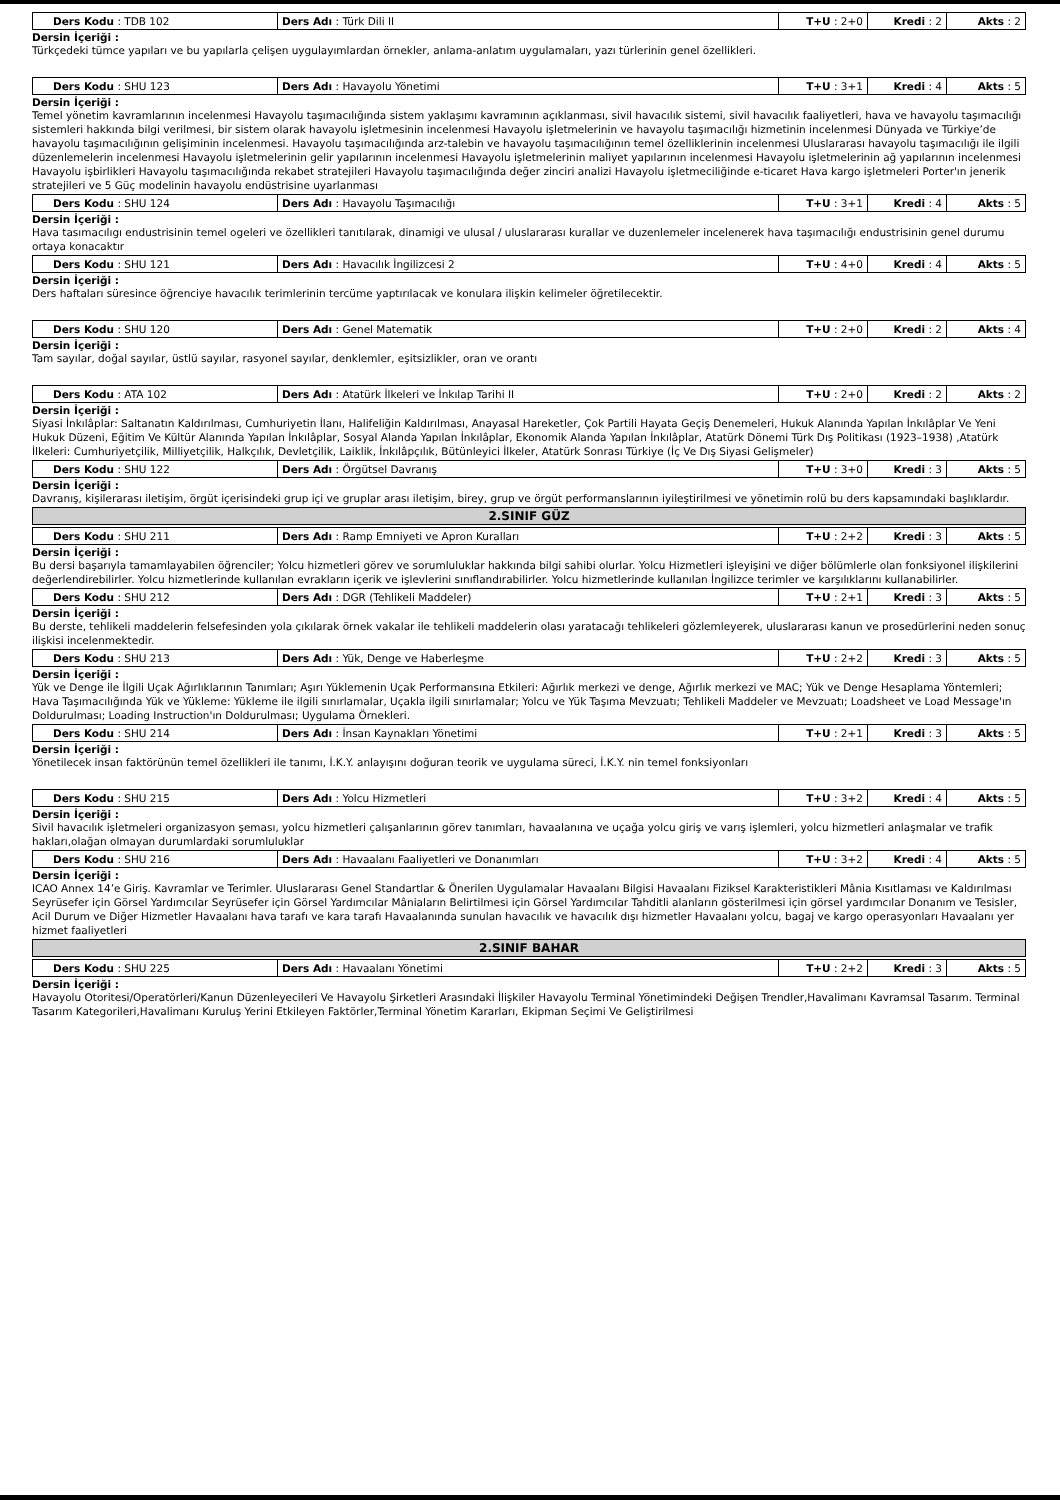| Ders Kodu : TDB 102 | Ders Adı : Türk Dili II | T+U : 2+0 | Kredi : 2 | Akts : 2 |
Dersin İçeriği :
Türkçedeki tümce yapıları ve bu yapılarla çelişen uygulayımlardan örnekler, anlama-anlatım uygulamaları, yazı türlerinin genel özellikleri.
| Ders Kodu : SHU 123 | Ders Adı : Havayolu Yönetimi | T+U : 3+1 | Kredi : 4 | Akts : 5 |
Dersin İçeriği :
Temel yönetim kavramlarının incelenmesi Havayolu taşımacılığında sistem yaklaşımı kavramının açıklanması, sivil havacılık sistemi, sivil havacılık faaliyetleri, hava ve havayolu taşımacılığı sistemleri hakkında bilgi verilmesi, bir sistem olarak havayolu işletmesinin incelenmesi Havayolu işletmelerinin ve havayolu taşımacılığı hizmetinin incelenmesi Dünyada ve Türkiye’de havayolu taşımacılığının gelişiminin incelenmesi. Havayolu taşımacılığında arz-talebin ve havayolu taşımacılığının temel özelliklerinin incelenmesi Uluslararası havayolu taşımacılığı ile ilgili düzenlemelerin incelenmesi Havayolu işletmelerinin gelir yapılarının incelenmesi Havayolu işletmelerinin maliyet yapılarının incelenmesi Havayolu işletmelerinin ağ yapılarının incelenmesi Havayolu işbirlikleri Havayolu taşımacılığında rekabet stratejileri Havayolu taşımacılığında değer zinciri analizi Havayolu işletmeciliğinde e-ticaret Hava kargo işletmeleri Porter'ın jenerik stratejileri ve 5 Güç modelinin havayolu endüstrisine uyarlanması
| Ders Kodu : SHU 124 | Ders Adı : Havayolu Taşımacılığı | T+U : 3+1 | Kredi : 4 | Akts : 5 |
Dersin İçeriği :
Hava tasımacılıgı endustrisinin temel ogeleri ve özellikleri tanıtılarak, dinamigi ve ulusal / uluslararası kurallar ve duzenlemeler incelenerek hava taşımacılığı endustrisinin genel durumu ortaya konacaktır
| Ders Kodu : SHU 121 | Ders Adı : Havacılık İngilizcesi 2 | T+U : 4+0 | Kredi : 4 | Akts : 5 |
Dersin İçeriği :
Ders haftaları süresince öğrenciye havacılık terimlerinin tercüme yaptırılacak ve konulara ilişkin kelimeler öğretilecektir.
| Ders Kodu : SHU 120 | Ders Adı : Genel Matematik | T+U : 2+0 | Kredi : 2 | Akts : 4 |
Dersin İçeriği :
Tam sayılar, doğal sayılar, üstlü sayılar, rasyonel sayılar, denklemler, eşitsizlikler, oran ve orantı
| Ders Kodu : ATA 102 | Ders Adı : Atatürk İlkeleri ve İnkılap Tarihi II | T+U : 2+0 | Kredi : 2 | Akts : 2 |
Dersin İçeriği :
Siyasi İnkılâplar: Saltanatın Kaldırılması, Cumhuriyetin İlanı, Halifeliğin Kaldırılması, Anayasal Hareketler, Çok Partili Hayata Geçiş Denemeleri, Hukuk Alanında Yapılan İnkılâplar Ve Yeni Hukuk Düzeni, Eğitim Ve Kültür Alanında Yapılan İnkılâplar, Sosyal Alanda Yapılan İnkılâplar, Ekonomik Alanda Yapılan İnkılâplar, Atatürk Dönemi Türk Dış Politikası (1923–1938) ,Atatürk İlkeleri: Cumhuriyetçilik, Milliyetçilik, Halkçılık, Devletçilik, Laiklik, İnkılâpçılık, Bütünleyici İlkeler, Atatürk Sonrası Türkiye (İç Ve Dış Siyasi Gelişmeler)
| Ders Kodu : SHU 122 | Ders Adı : Örgütsel Davranış | T+U : 3+0 | Kredi : 3 | Akts : 5 |
Dersin İçeriği :
Davranış, kişilerarası iletişim, örgüt içerisindeki grup içi ve gruplar arası iletişim, birey, grup ve örgüt performanslarının iyileştirilmesi ve yönetimin rolü bu ders kapsamındaki başlıklardır.
2.SINIF GÜZ
| Ders Kodu : SHU 211 | Ders Adı : Ramp Emniyeti ve Apron Kuralları | T+U : 2+2 | Kredi : 3 | Akts : 5 |
Dersin İçeriği :
Bu dersi başarıyla tamamlayabilen öğrenciler; Yolcu hizmetleri görev ve sorumluluklar hakkında bilgi sahibi olurlar. Yolcu Hizmetleri işleyişini ve diğer bölümlerle olan fonksiyonel ilişkilerini değerlendirebilirler. Yolcu hizmetlerinde kullanılan evrakların içerik ve işlevlerini sınıflandırabilirler. Yolcu hizmetlerinde kullanılan İngilizce terimler ve karşılıklarını kullanabilirler.
| Ders Kodu : SHU 212 | Ders Adı : DGR (Tehlikeli Maddeler) | T+U : 2+1 | Kredi : 3 | Akts : 5 |
Dersin İçeriği :
Bu derste, tehlikeli maddelerin felsefesinden yola çıkılarak örnek vakalar ile tehlikeli maddelerin olası yaratacağı tehlikeleri gözlemleyerek, uluslararası kanun ve prosedürlerini neden sonuç ilişkisi incelenmektedir.
| Ders Kodu : SHU 213 | Ders Adı : Yük, Denge ve Haberleşme | T+U : 2+2 | Kredi : 3 | Akts : 5 |
Dersin İçeriği :
Yük ve Denge ile İlgili Uçak Ağırlıklarının Tanımları; Aşırı Yüklemenin Uçak Performansına Etkileri: Ağırlık merkezi ve denge, Ağırlık merkezi ve MAC; Yük ve Denge Hesaplama Yöntemleri; Hava Taşımacılığında Yük ve Yükleme: Yükleme ile ilgili sınırlamalar, Uçakla ilgili sınırlamalar; Yolcu ve Yük Taşıma Mevzuatı; Tehlikeli Maddeler ve Mevzuatı; Loadsheet ve Load Message'ın Doldurulması; Loading Instruction'ın Doldurulması; Uygulama Örnekleri.
| Ders Kodu : SHU 214 | Ders Adı : İnsan Kaynakları Yönetimi | T+U : 2+1 | Kredi : 3 | Akts : 5 |
Dersin İçeriği :
Yönetilecek insan faktörünün temel özellikleri ile tanımı, İ.K.Y. anlayışını doğuran teorik ve uygulama süreci, İ.K.Y. nin temel fonksiyonları
| Ders Kodu : SHU 215 | Ders Adı : Yolcu Hizmetleri | T+U : 3+2 | Kredi : 4 | Akts : 5 |
Dersin İçeriği :
Sivil havacılık işletmeleri organizasyon şeması, yolcu hizmetleri çalışanlarının görev tanımları, havaalanına ve uçağa yolcu giriş ve varış işlemleri, yolcu hizmetleri anlaşmalar ve trafik hakları,olağan olmayan durumlardaki sorumluluklar
| Ders Kodu : SHU 216 | Ders Adı : Havaalanı Faaliyetleri ve Donanımları | T+U : 3+2 | Kredi : 4 | Akts : 5 |
Dersin İçeriği :
ICAO Annex 14’e Giriş. Kavramlar ve Terimler. Uluslararası Genel Standartlar & Önerilen Uygulamalar Havaalanı Bilgisi Havaalanı Fiziksel Karakteristikleri Mânia Kısıtlaması ve Kaldırılması Seyrüsefer için Görsel Yardımcılar Seyrüsefer için Görsel Yardımcılar Mâniaların Belirtilmesi için Görsel Yardımcılar Tahditli alanların gösterilmesi için görsel yardımcılar Donanım ve Tesisler, Acil Durum ve Diğer Hizmetler Havaalanı hava tarafı ve kara tarafı Havaalanında sunulan havacılık ve havacılık dışı hizmetler Havaalanı yolcu, bagaj ve kargo operasyonları Havaalanı yer hizmet faaliyetleri
2.SINIF BAHAR
| Ders Kodu : SHU 225 | Ders Adı : Havaalanı Yönetimi | T+U : 2+2 | Kredi : 3 | Akts : 5 |
Dersin İçeriği :
Havayolu Otoritesi/Operatörleri/Kanun Düzenleyecileri Ve Havayolu Şirketleri Arasındaki İlişkiler Havayolu Terminal Yönetimindeki Değişen Trendler,Havalimanı Kavramsal Tasarım. Terminal Tasarım Kategorileri,Havalimanı Kuruluş Yerini Etkileyen Faktörler,Terminal Yönetim Kararları, Ekipman Seçimi Ve Geliştirilmesi